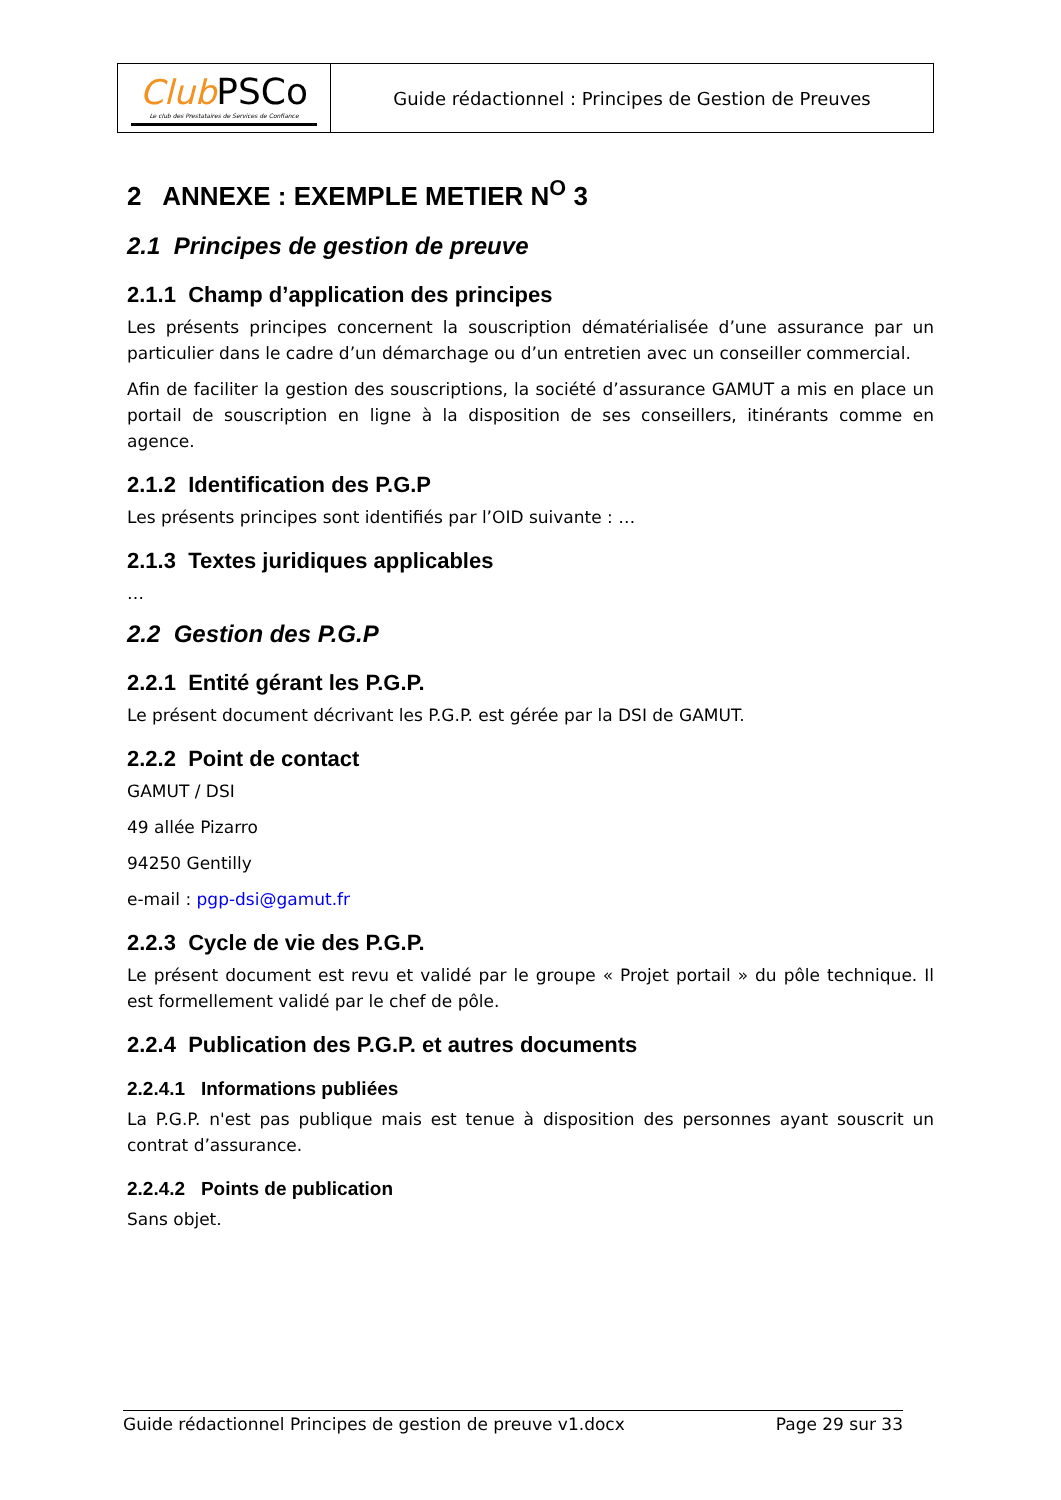| Club PSCo Le club des Prestataires de Services de Confiance | Guide rédactionnel : Principes de Gestion de Preuves |
2 ANNEXE : EXEMPLE METIER N<sup>O</sup> 3
2.1 Principes de gestion de preuve
2.1.1 Champ d’application des principes
Les présents principes concernent la souscription dématérialisée d’une assurance par un particulier dans le cadre d’un démarchage ou d’un entretien avec un conseiller commercial.
Afin de faciliter la gestion des souscriptions, la société d’assurance GAMUT a mis en place un portail de souscription en ligne à la disposition de ses conseillers, itinérants comme en agence.
2.1.2 Identification des P.G.P
Les présents principes sont identifiés par l’OID suivante : …
2.1.3 Textes juridiques applicables
…
2.2 Gestion des P.G.P
2.2.1 Entité gérant les P.G.P.
Le présent document décrivant les P.G.P. est gérée par la DSI de GAMUT.
2.2.2 Point de contact
GAMUT / DSI
49 allée Pizarro
94250 Gentilly
e-mail : pgp-dsi@gamut.fr
2.2.3 Cycle de vie des P.G.P.
Le présent document est revu et validé par le groupe « Projet portail » du pôle technique. Il est formellement validé par le chef de pôle.
2.2.4 Publication des P.G.P. et autres documents
2.2.4.1 Informations publiées
La P.G.P. n'est pas publique mais est tenue à disposition des personnes ayant souscrit un contrat d’assurance.
2.2.4.2 Points de publication
Sans objet.
Guide rédactionnel Principes de gestion de preuve v1.docx Page 29 sur 33